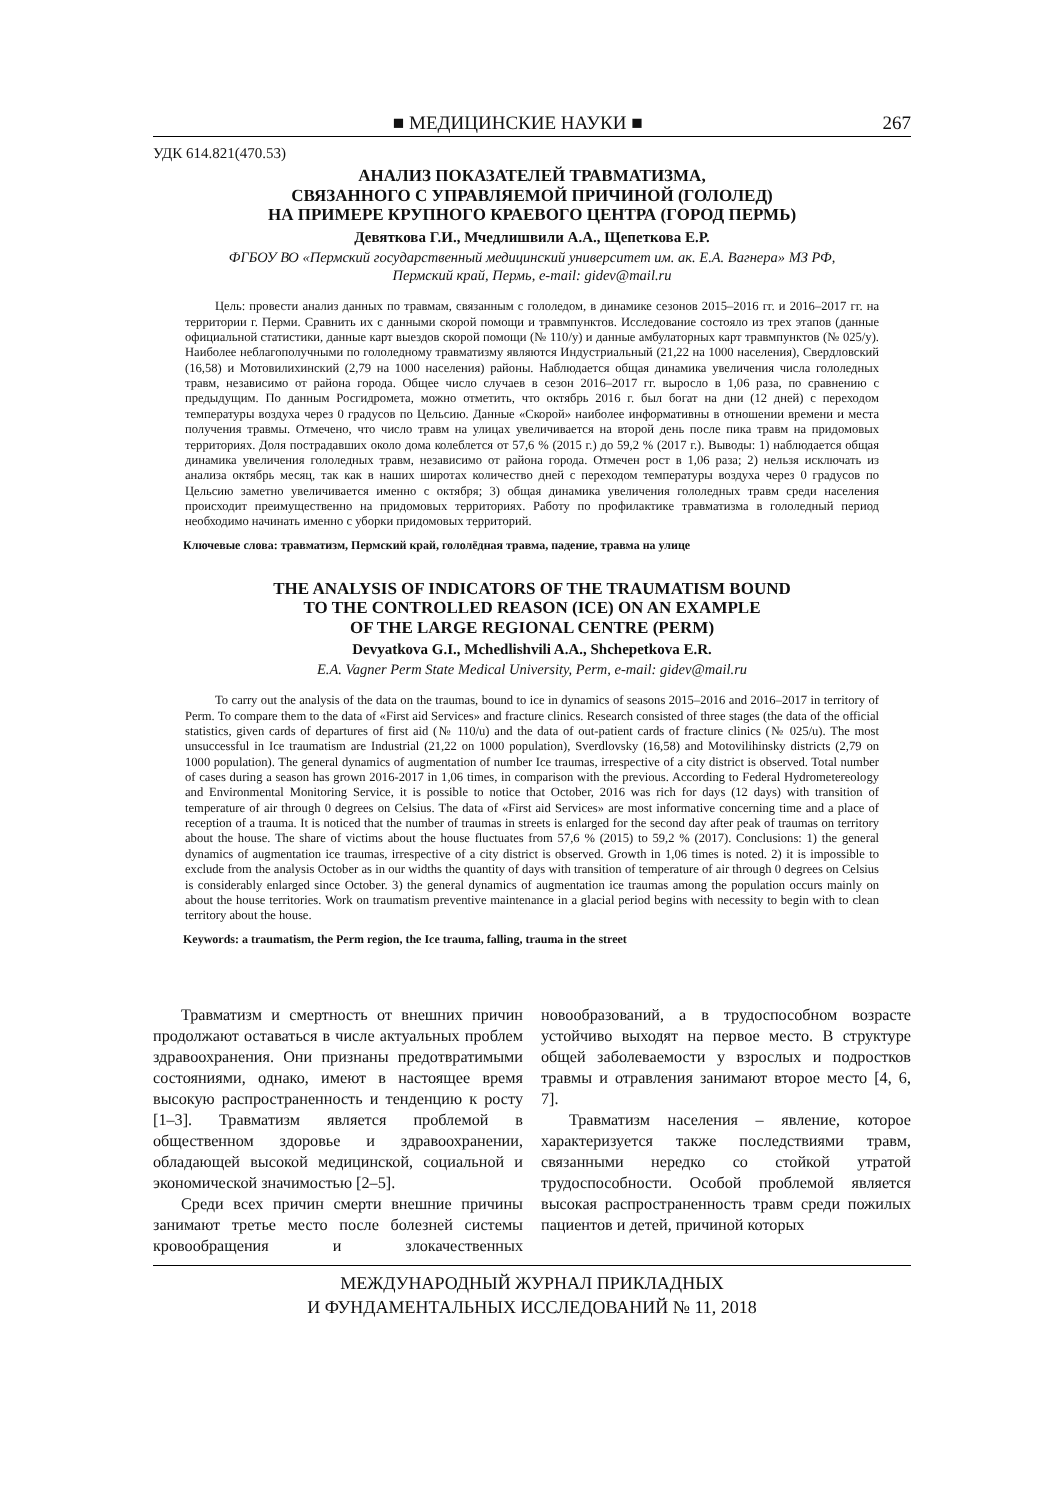■ МЕДИЦИНСКИЕ НАУКИ ■ 267
УДК 614.821(470.53)
АНАЛИЗ ПОКАЗАТЕЛЕЙ ТРАВМАТИЗМА,
СВЯЗАННОГО С УПРАВЛЯЕМОЙ ПРИЧИНОЙ (ГОЛОЛЕД)
НА ПРИМЕРЕ КРУПНОГО КРАЕВОГО ЦЕНТРА (ГОРОД ПЕРМЬ)
Девяткова Г.И., Мчедлишвили А.А., Щепеткова Е.Р.
ФГБОУ ВО «Пермский государственный медицинский университет им. ак. Е.А. Вагнера» МЗ РФ,
Пермский край, Пермь, e-mail: gidev@mail.ru
Цель: провести анализ данных по травмам, связанным с гололедом, в динамике сезонов 2015–2016 гг. и 2016–2017 гг. на территории г. Перми. Сравнить их с данными скорой помощи и травмпунктов. Исследование состояло из трех этапов (данные официальной статистики, данные карт выездов скорой помощи (№ 110/у) и данные амбулаторных карт травмпунктов (№ 025/у). Наиболее неблагополучными по гололедному травматизму являются Индустриальный (21,22 на 1000 населения), Свердловский (16,58) и Мотовилихинский (2,79 на 1000 населения) районы. Наблюдается общая динамика увеличения числа гололедных травм, независимо от района города. Общее число случаев в сезон 2016–2017 гг. выросло в 1,06 раза, по сравнению с предыдущим. По данным Росгидромета, можно отметить, что октябрь 2016 г. был богат на дни (12 дней) с переходом температуры воздуха через 0 градусов по Цельсию. Данные «Скорой» наиболее информативны в отношении времени и места получения травмы. Отмечено, что число травм на улицах увеличивается на второй день после пика травм на придомовых территориях. Доля пострадавших около дома колеблется от 57,6 % (2015 г.) до 59,2 % (2017 г.). Выводы: 1) наблюдается общая динамика увеличения гололедных травм, независимо от района города. Отмечен рост в 1,06 раза; 2) нельзя исключать из анализа октябрь месяц, так как в наших широтах количество дней с переходом температуры воздуха через 0 градусов по Цельсию заметно увеличивается именно с октября; 3) общая динамика увеличения гололедных травм среди населения происходит преимущественно на придомовых территориях. Работу по профилактике травматизма в гололедный период необходимо начинать именно с уборки придомовых территорий.
Ключевые слова: травматизм, Пермский край, гололёдная травма, падение, травма на улице
THE ANALYSIS OF INDICATORS OF THE TRAUMATISM BOUND
TO THE CONTROLLED REASON (ICE) ON AN EXAMPLE
OF THE LARGE REGIONAL CENTRE (PERM)
Devyatkova G.I., Mchedlishvili A.A., Shchepetkova E.R.
E.A. Vagner Perm State Medical University, Perm, e-mail: gidev@mail.ru
To carry out the analysis of the data on the traumas, bound to ice in dynamics of seasons 2015–2016 and 2016–2017 in territory of Perm. To compare them to the data of «First aid Services» and fracture clinics. Research consisted of three stages (the data of the official statistics, given cards of departures of first aid (№ 110/u) and the data of out-patient cards of fracture clinics (№ 025/u). The most unsuccessful in Ice traumatism are Industrial (21,22 on 1000 population), Sverdlovsky (16,58) and Motovilihinsky districts (2,79 on 1000 population). The general dynamics of augmentation of number Ice traumas, irrespective of a city district is observed. Total number of cases during a season has grown 2016-2017 in 1,06 times, in comparison with the previous. According to Federal Hydrometereology and Environmental Monitoring Service, it is possible to notice that October, 2016 was rich for days (12 days) with transition of temperature of air through 0 degrees on Celsius. The data of «First aid Services» are most informative concerning time and a place of reception of a trauma. It is noticed that the number of traumas in streets is enlarged for the second day after peak of traumas on territory about the house. The share of victims about the house fluctuates from 57,6 % (2015) to 59,2 % (2017). Conclusions: 1) the general dynamics of augmentation ice traumas, irrespective of a city district is observed. Growth in 1,06 times is noted. 2) it is impossible to exclude from the analysis October as in our widths the quantity of days with transition of temperature of air through 0 degrees on Celsius is considerably enlarged since October. 3) the general dynamics of augmentation ice traumas among the population occurs mainly on about the house territories. Work on traumatism preventive maintenance in a glacial period begins with necessity to begin with to clean territory about the house.
Keywords: a traumatism, the Perm region, the Ice trauma, falling, trauma in the street
Травматизм и смертность от внешних причин продолжают оставаться в числе актуальных проблем здравоохранения. Они признаны предотвратимыми состояниями, однако, имеют в настоящее время высокую распространенность и тенденцию к росту [1–3]. Травматизм является проблемой в общественном здоровье и здравоохранении, обладающей высокой медицинской, социальной и экономической значимостью [2–5].
Среди всех причин смерти внешние причины занимают третье место после болезней системы кровообращения и злокачественных новообразований, а в трудоспособном возрасте устойчиво выходят на первое место. В структуре общей заболеваемости у взрослых и подростков травмы и отравления занимают второе место [4, 6, 7].
Травматизм населения – явление, которое характеризуется также последствиями травм, связанными нередко со стойкой утратой трудоспособности. Особой проблемой является высокая распространенность травм среди пожилых пациентов и детей, причиной которых
МЕЖДУНАРОДНЫЙ ЖУРНАЛ ПРИКЛАДНЫХ
И ФУНДАМЕНТАЛЬНЫХ ИССЛЕДОВАНИЙ № 11, 2018